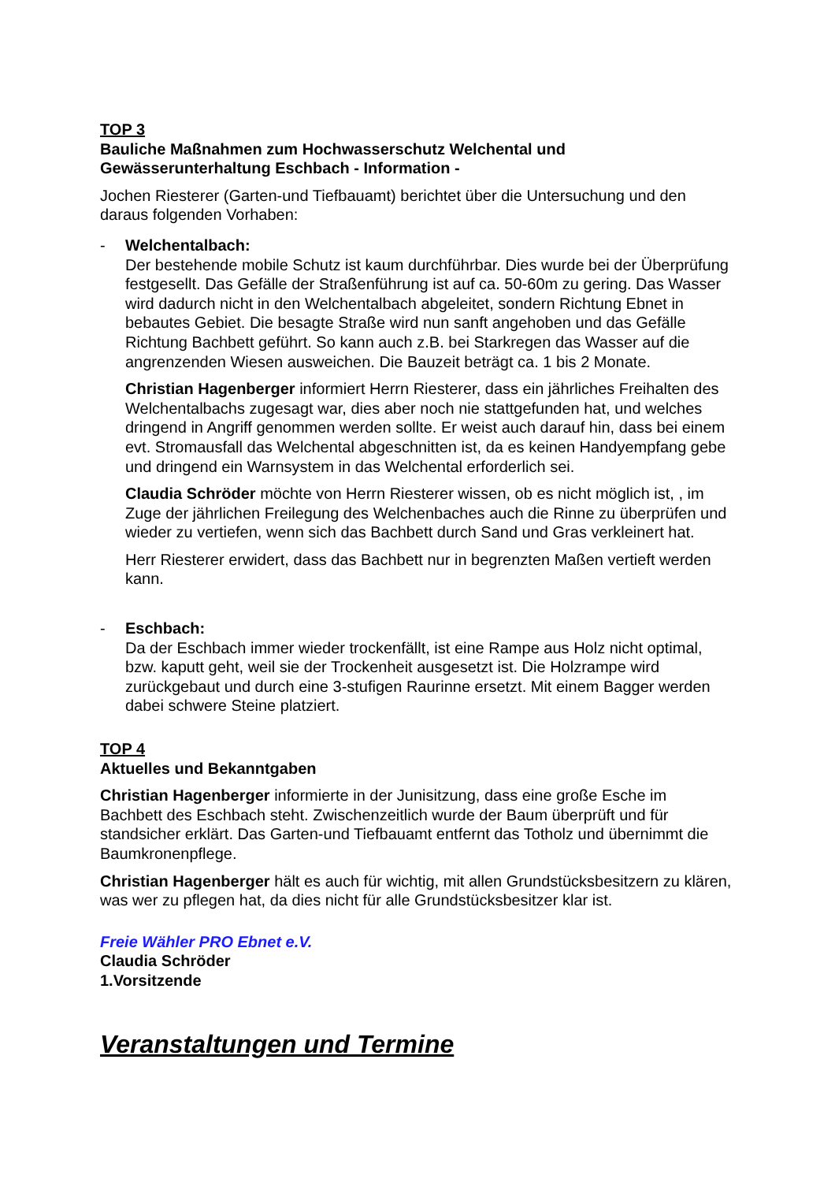TOP 3
Bauliche Maßnahmen zum Hochwasserschutz Welchental und Gewässerunterhaltung Eschbach - Information -
Jochen Riesterer (Garten-und Tiefbauamt) berichtet über die Untersuchung und den daraus folgenden Vorhaben:
- Welchentalbach:
Der bestehende mobile Schutz ist kaum durchführbar. Dies wurde bei der Überprüfung festgesellt. Das Gefälle der Straßenführung ist auf ca. 50-60m zu gering. Das Wasser wird dadurch nicht in den Welchentalbach abgeleitet, sondern Richtung Ebnet in bebautes Gebiet. Die besagte Straße wird nun sanft angehoben und das Gefälle Richtung Bachbett geführt. So kann auch z.B. bei Starkregen das Wasser auf die angrenzenden Wiesen ausweichen. Die Bauzeit beträgt ca. 1 bis 2 Monate.
Christian Hagenberger informiert Herrn Riesterer, dass ein jährliches Freihalten des Welchentalbachs zugesagt war, dies aber noch nie stattgefunden hat, und welches dringend in Angriff genommen werden sollte. Er weist auch darauf hin, dass bei einem evt. Stromausfall das Welchental abgeschnitten ist, da es keinen Handyempfang gebe und dringend ein Warnsystem in das Welchental erforderlich sei.
Claudia Schröder möchte von Herrn Riesterer wissen, ob es nicht möglich ist, , im Zuge der jährlichen Freilegung des Welchenbaches auch die Rinne zu überprüfen und wieder zu vertiefen, wenn sich das Bachbett durch Sand und Gras verkleinert hat.
Herr Riesterer erwidert, dass das Bachbett nur in begrenzten Maßen vertieft werden kann.
- Eschbach:
Da der Eschbach immer wieder trockenfällt, ist eine Rampe aus Holz nicht optimal, bzw. kaputt geht, weil sie der Trockenheit ausgesetzt ist. Die Holzrampe wird zurückgebaut und durch eine 3-stufigen Raurinne ersetzt. Mit einem Bagger werden dabei schwere Steine platziert.
TOP 4
Aktuelles und Bekanntgaben
Christian Hagenberger informierte in der Junisitzung, dass eine große Esche im Bachbett des Eschbach steht. Zwischenzeitlich wurde der Baum überprüft und für standsicher erklärt. Das Garten-und Tiefbauamt entfernt das Totholz und übernimmt die Baumkronenpflege.
Christian Hagenberger hält es auch für wichtig, mit allen Grundstücksbesitzern zu klären, was wer zu pflegen hat, da dies nicht für alle Grundstücksbesitzer klar ist.
Freie Wähler PRO Ebnet e.V.
Claudia Schröder
1.Vorsitzende
Veranstaltungen und Termine